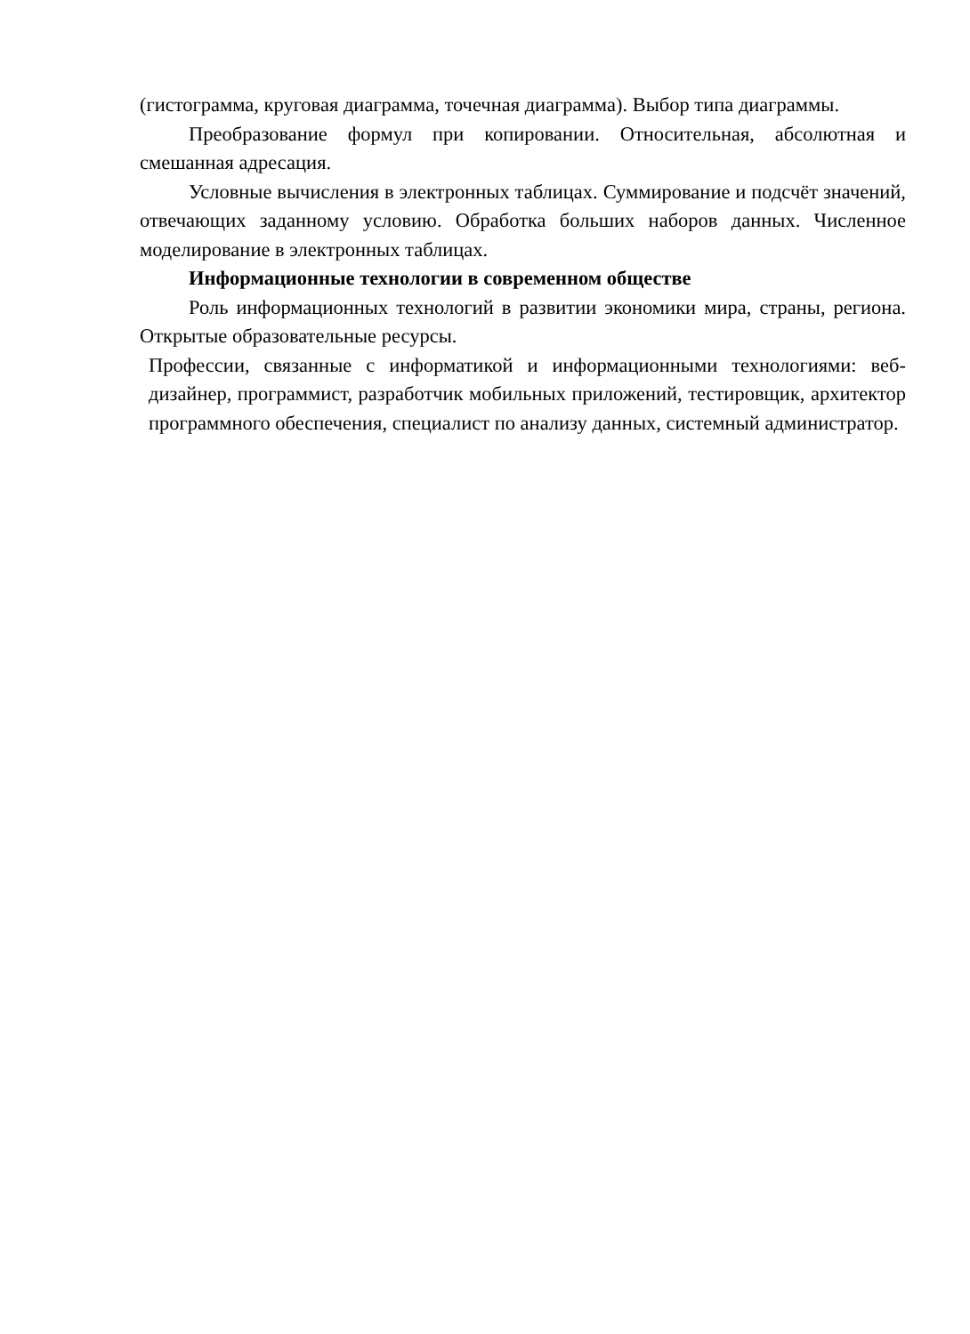(гистограмма, круговая диаграмма, точечная диаграмма). Выбор типа диаграммы.
Преобразование формул при копировании. Относительная, абсолютная и смешанная адресация.
Условные вычисления в электронных таблицах. Суммирование и подсчёт значений, отвечающих заданному условию. Обработка больших наборов данных. Численное моделирование в электронных таблицах.
Информационные технологии в современном обществе
Роль информационных технологий в развитии экономики мира, страны, региона. Открытые образовательные ресурсы.
Профессии, связанные с информатикой и информационными технологиями: веб-дизайнер, программист, разработчик мобильных приложений, тестировщик, архитектор программного обеспечения, специалист по анализу данных, системный администратор.